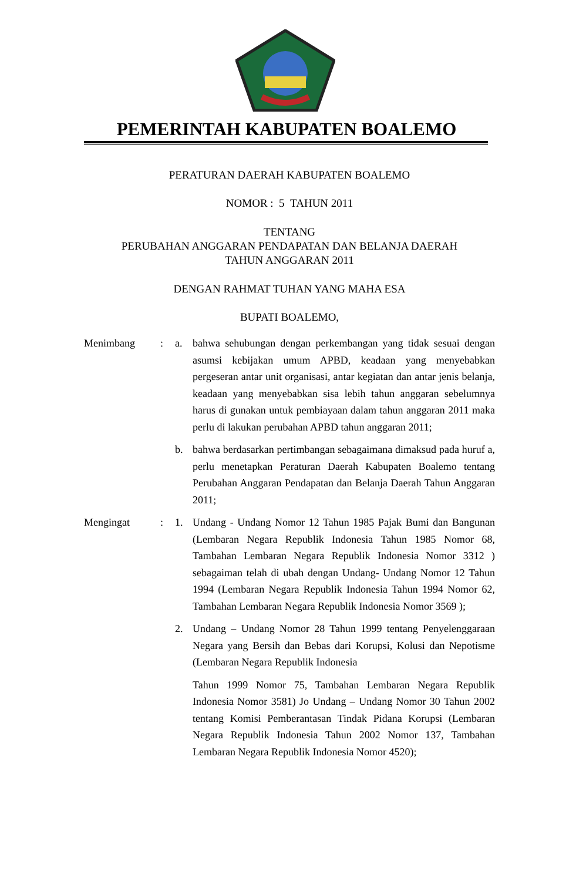PEMERINTAH KABUPATEN BOALEMO
PERATURAN DAERAH KABUPATEN BOALEMO
NOMOR : 5 TAHUN 2011
TENTANG
PERUBAHAN ANGGARAN PENDAPATAN DAN BELANJA DAERAH
TAHUN ANGGARAN 2011
DENGAN RAHMAT TUHAN YANG MAHA ESA
BUPATI BOALEMO,
Menimbang : a. bahwa sehubungan dengan perkembangan yang tidak sesuai dengan asumsi kebijakan umum APBD, keadaan yang menyebabkan pergeseran antar unit organisasi, antar kegiatan dan antar jenis belanja, keadaan yang menyebabkan sisa lebih tahun anggaran sebelumnya harus di gunakan untuk pembiayaan dalam tahun anggaran 2011 maka perlu di lakukan perubahan APBD tahun anggaran 2011;
b. bahwa berdasarkan pertimbangan sebagaimana dimaksud pada huruf a, perlu menetapkan Peraturan Daerah Kabupaten Boalemo tentang Perubahan Anggaran Pendapatan dan Belanja Daerah Tahun Anggaran 2011;
Mengingat : 1. Undang - Undang Nomor 12 Tahun 1985 Pajak Bumi dan Bangunan (Lembaran Negara Republik Indonesia Tahun 1985 Nomor 68, Tambahan Lembaran Negara Republik Indonesia Nomor 3312 ) sebagaiman telah di ubah dengan Undang- Undang Nomor 12 Tahun 1994 (Lembaran Negara Republik Indonesia Tahun 1994 Nomor 62, Tambahan Lembaran Negara Republik Indonesia Nomor 3569 );
2. Undang – Undang Nomor 28 Tahun 1999 tentang Penyelenggaraan Negara yang Bersih dan Bebas dari Korupsi, Kolusi dan Nepotisme (Lembaran Negara Republik Indonesia
Tahun 1999 Nomor 75, Tambahan Lembaran Negara Republik Indonesia Nomor 3581) Jo Undang – Undang Nomor 30 Tahun 2002 tentang Komisi Pemberantasan Tindak Pidana Korupsi (Lembaran Negara Republik Indonesia Tahun 2002 Nomor 137, Tambahan Lembaran Negara Republik Indonesia Nomor 4520);